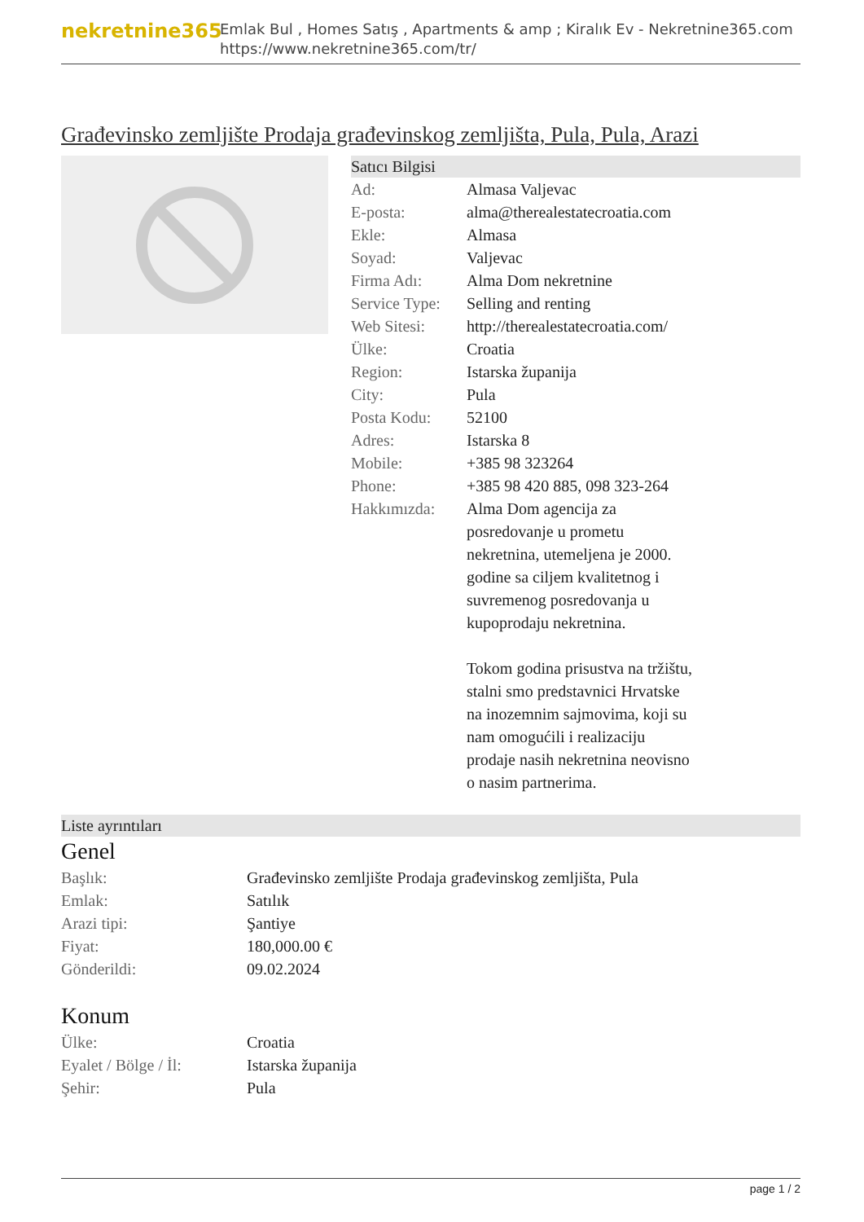nekretnine365
Emlak Bul , Homes Satış , Apartments & amp ; Kiralık Ev - Nekretnine365.com
https://www.nekretnine365.com/tr/
Građevinsko zemljište Prodaja građevinskog zemljišta, Pula, Pula, Arazi
Satıcı Bilgisi
| Ad: | Almasa Valjevac |
| E-posta: | alma@therealestatecroatia.com |
| Ekle: | Almasa |
| Soyad: | Valjevac |
| Firma Adı: | Alma Dom nekretnine |
| Service Type: | Selling and renting |
| Web Sitesi: | http://therealestatecroatia.com/ |
| Ülke: | Croatia |
| Region: | Istarska županija |
| City: | Pula |
| Posta Kodu: | 52100 |
| Adres: | Istarska 8 |
| Mobile: | +385 98 323264 |
| Phone: | +385 98 420 885, 098 323-264 |
| Hakkımızda: | Alma Dom agencija za posredovanje u prometu nekretnina, utemeljena je 2000. godine sa ciljem kvalitetnog i suvremenog posredovanja u kupoprodaju nekretnina. Tokom godina prisustva na tržištu, stalni smo predstavnici Hrvatske na inozemnim sajmovima, koji su nam omogućili i realizaciju prodaje nasih nekretnina neovisno o nasim partnerima. |
Liste ayrıntıları
Genel
| Başlık: | Građevinsko zemljište Prodaja građevinskog zemljišta, Pula |
| Emlak: | Satılık |
| Arazi tipi: | Şantiye |
| Fiyat: | 180,000.00 € |
| Gönderildi: | 09.02.2024 |
Konum
| Ülke: | Croatia |
| Eyalet / Bölge / İl: | Istarska županija |
| Şehir: | Pula |
page 1 / 2